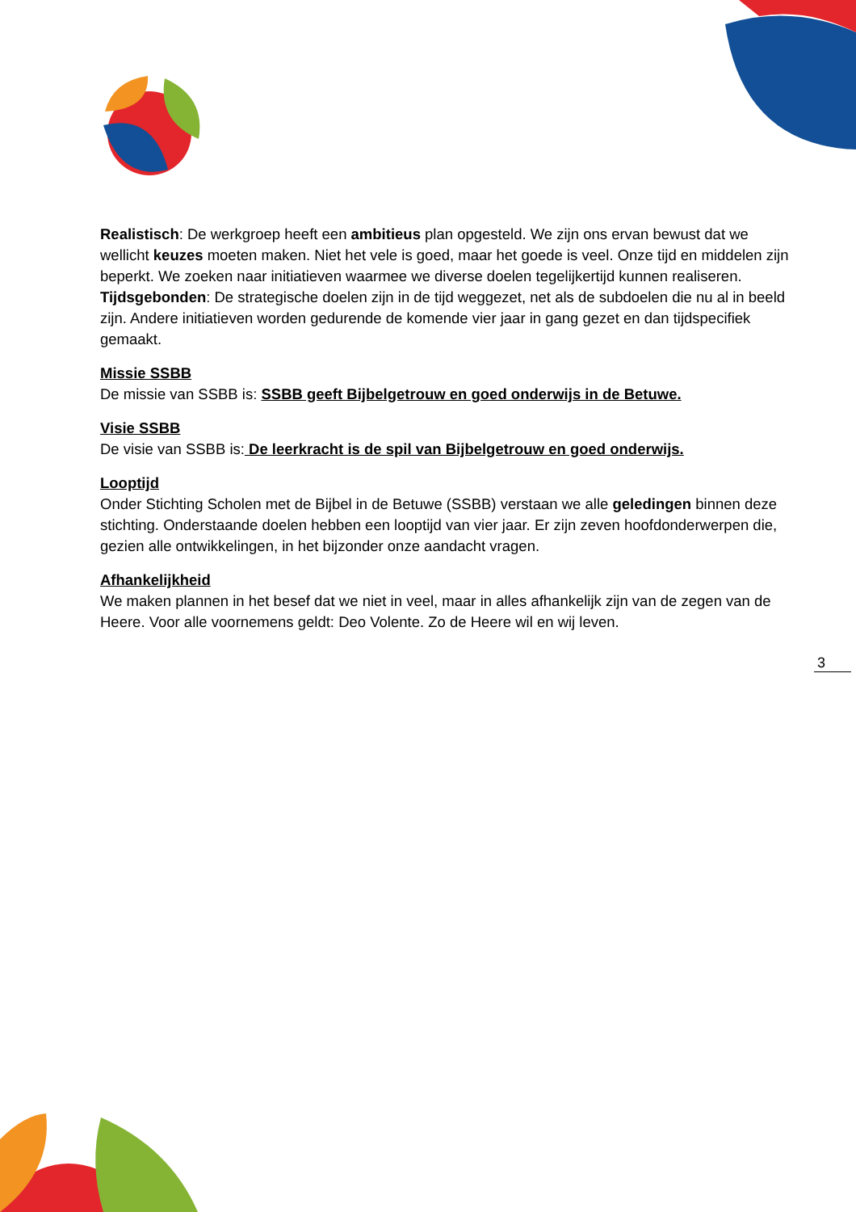Realistisch: De werkgroep heeft een ambitieus plan opgesteld. We zijn ons ervan bewust dat we wellicht keuzes moeten maken. Niet het vele is goed, maar het goede is veel. Onze tijd en middelen zijn beperkt. We zoeken naar initiatieven waarmee we diverse doelen tegelijkertijd kunnen realiseren.
Tijdsgebonden: De strategische doelen zijn in de tijd weggezet, net als de subdoelen die nu al in beeld zijn. Andere initiatieven worden gedurende de komende vier jaar in gang gezet en dan tijdspecifiek gemaakt.
Missie SSBB
De missie van SSBB is: SSBB geeft Bijbelgetrouw en goed onderwijs in de Betuwe.
Visie SSBB
De visie van SSBB is: De leerkracht is de spil van Bijbelgetrouw en goed onderwijs.
Looptijd
Onder Stichting Scholen met de Bijbel in de Betuwe (SSBB) verstaan we alle geledingen binnen deze stichting. Onderstaande doelen hebben een looptijd van vier jaar. Er zijn zeven hoofdonderwerpen die, gezien alle ontwikkelingen, in het bijzonder onze aandacht vragen.
Afhankelijkheid
We maken plannen in het besef dat we niet in veel, maar in alles afhankelijk zijn van de zegen van de Heere. Voor alle voornemens geldt: Deo Volente. Zo de Heere wil en wij leven.
3